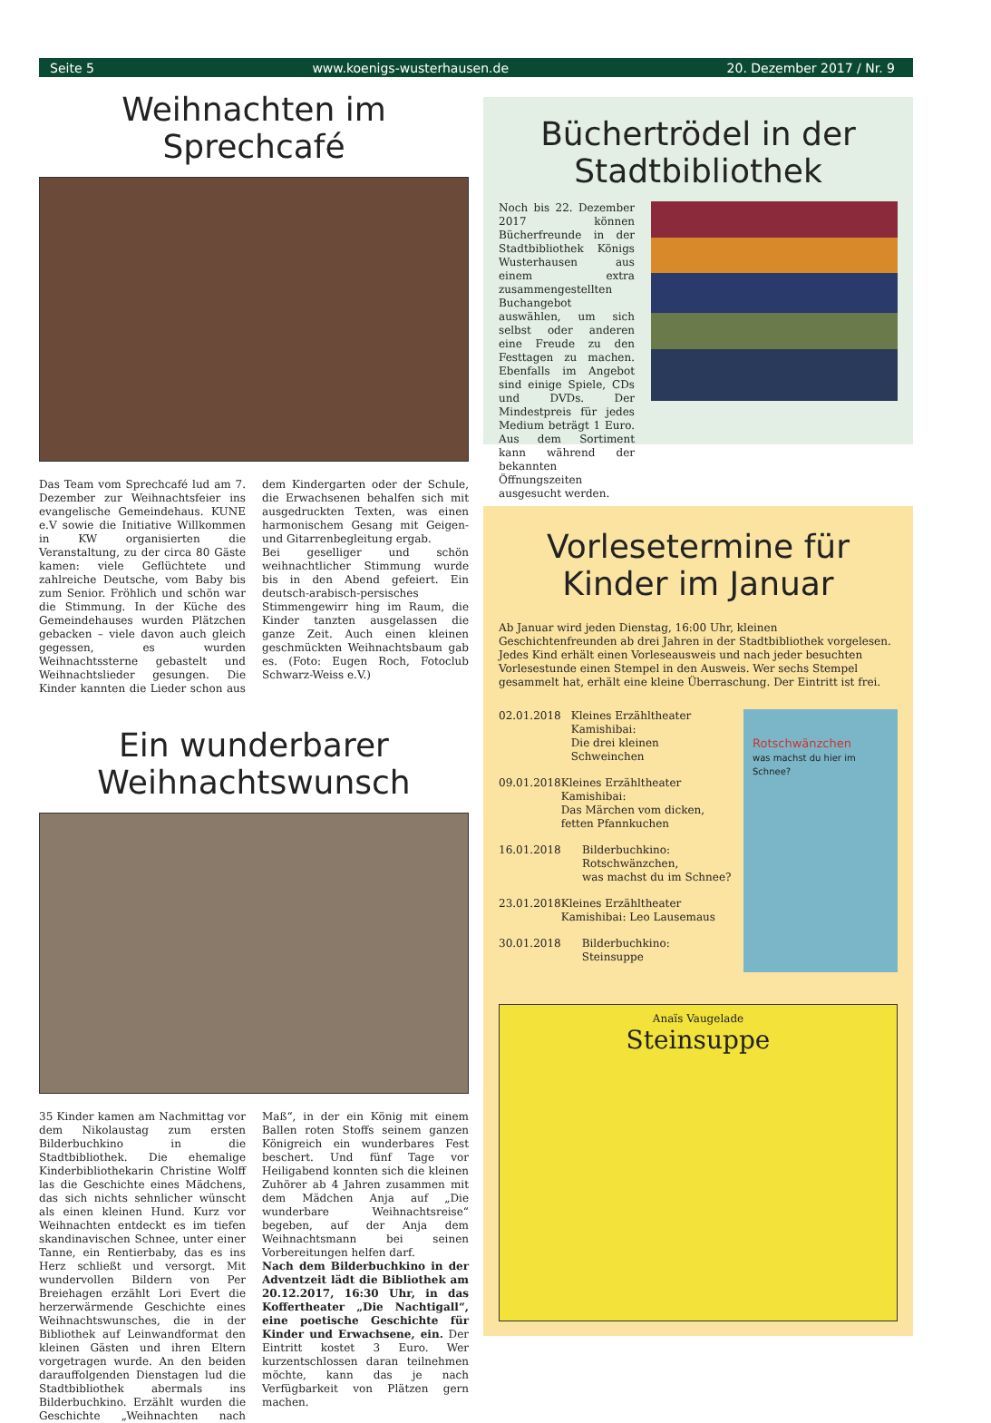Seite 5 www.koenigs-wusterhausen.de 20. Dezember 2017 / Nr. 9
Weihnachten im Sprechcafé
Das Team vom Sprechcafé lud am 7. Dezember zur Weihnachtsfeier ins evangelische Gemeindehaus. KUNE e.V sowie die Initiative Willkommen in KW organisierten die Veranstaltung, zu der circa 80 Gäste kamen: viele Geflüchtete und zahlreiche Deutsche, vom Baby bis zum Senior. Fröhlich und schön war die Stimmung. In der Küche des Gemeindehauses wurden Plätzchen gebacken – viele davon auch gleich gegessen, es wurden Weihnachtssterne gebastelt und Weihnachtslieder gesungen. Die Kinder kannten die Lieder schon aus dem Kindergarten oder der Schule, die Erwachsenen behalfen sich mit ausgedruckten Texten, was einen harmonischem Gesang mit Geigen- und Gitarrenbegleitung ergab.
Bei geselliger und schön weihnachtlicher Stimmung wurde bis in den Abend gefeiert. Ein deutsch-arabisch-persisches Stimmengewirr hing im Raum, die Kinder tanzten ausgelassen die ganze Zeit. Auch einen kleinen geschmückten Weihnachtsbaum gab es. (Foto: Eugen Roch, Fotoclub Schwarz-Weiss e.V.)
Ein wunderbarer Weihnachtswunsch
35 Kinder kamen am Nachmittag vor dem Nikolaustag zum ersten Bilderbuchkino in die Stadtbibliothek. Die ehemalige Kinderbibliothekarin Christine Wolff las die Geschichte eines Mädchens, das sich nichts sehnlicher wünscht als einen kleinen Hund. Kurz vor Weihnachten entdeckt es im tiefen skandinavischen Schnee, unter einer Tanne, ein Rentierbaby, das es ins Herz schließt und versorgt. Mit wundervollen Bildern von Per Breiehagen erzählt Lori Evert die herzerwärmende Geschichte eines Weihnachtswunsches, die in der Bibliothek auf Leinwandformat den kleinen Gästen und ihren Eltern vorgetragen wurde. An den beiden darauffolgenden Dienstagen lud die Stadtbibliothek abermals ins Bilderbuchkino. Erzählt wurden die Geschichte „Weihnachten nach Maß“, in der ein König mit einem Ballen roten Stoffs seinem ganzen Königreich ein wunderbares Fest beschert. Und fünf Tage vor Heiligabend konnten sich die kleinen Zuhörer ab 4 Jahren zusammen mit dem Mädchen Anja auf „Die wunderbare Weihnachtsreise“ begeben, auf der Anja dem Weihnachtsmann bei seinen Vorbereitungen helfen darf.
Nach dem Bilderbuchkino in der Adventzeit lädt die Bibliothek am 20.12.2017, 16:30 Uhr, in das Koffertheater „Die Nachtigall“, eine poetische Geschichte für Kinder und Erwachsene, ein. Der Eintritt kostet 3 Euro. Wer kurzentschlossen daran teilnehmen möchte, kann das je nach Verfügbarkeit von Plätzen gern machen.
Büchertrödel in der Stadtbibliothek
Noch bis 22. Dezember 2017 können Bücherfreunde in der Stadtbibliothek Königs Wusterhausen aus einem extra zusammengestellten Buchangebot auswählen, um sich selbst oder anderen eine Freude zu den Festtagen zu machen. Ebenfalls im Angebot sind einige Spiele, CDs und DVDs. Der Mindestpreis für jedes Medium beträgt 1 Euro. Aus dem Sortiment kann während der bekannten Öffnungszeiten ausgesucht werden.
Vorlesetermine für Kinder im Januar
Ab Januar wird jeden Dienstag, 16:00 Uhr, kleinen Geschichtenfreunden ab drei Jahren in der Stadtbibliothek vorgelesen. Jedes Kind erhält einen Vorleseausweis und nach jeder besuchten Vorlesestunde einen Stempel in den Ausweis. Wer sechs Stempel gesammelt hat, erhält eine kleine Überraschung. Der Eintritt ist frei.
02.01.2018 Kleines Erzähltheater Kamishibai:
Die drei kleinen Schweinchen
09.01.2018 Kleines Erzähltheater Kamishibai:
Das Märchen vom dicken, fetten Pfannkuchen
16.01.2018 Bilderbuchkino:
Rotschwänzchen,
was machst du im Schnee?
23.01.2018 Kleines Erzähltheater Kamishibai: Leo Lausemaus
30.01.2018 Bilderbuchkino: Steinsuppe
Rotschwänzchen
was machst du hier im Schnee?
Anaïs Vaugelade
Steinsuppe